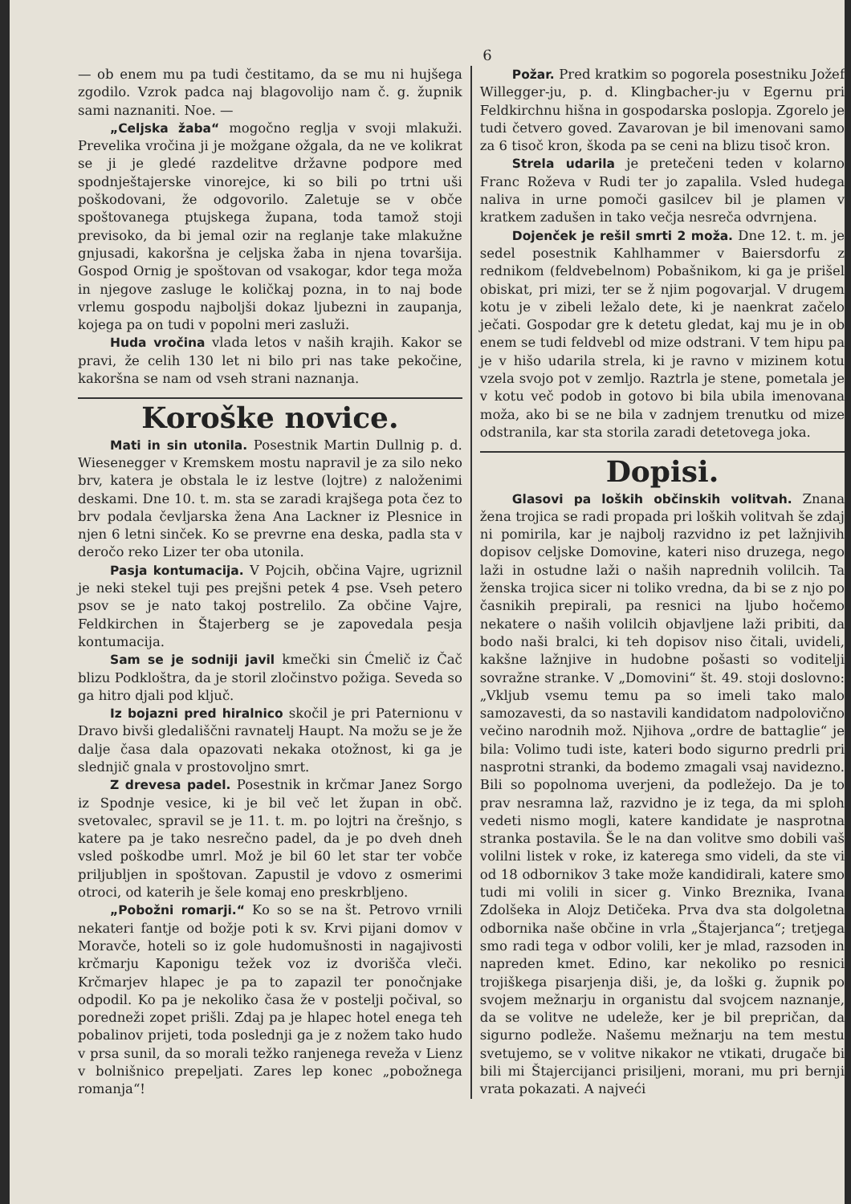6
— ob enem mu pa tudi čestitamo, da se mu ni hujšega zgodilo. Vzrok padca naj blagovolijo nam č. g. župnik sami naznaniti. Noe. —
„Celjska žaba“ mogočno reglja v svoji mlakuži. Prevelika vročina ji je možgane ožgala, da ne ve kolikrat se ji je gledé razdelitve državne podpore med spodnještajerske vinorejce, ki so bili po trtni uši poškodovani, že odgovorilo. Zaletuje se v obče spoštovanega ptujskega župana, toda tamož stoji previsoko, da bi jemal ozir na reglanje take mlakužne gnjusadi, kakoršna je celjska žaba in njena tovaršija. Gospod Ornig je spoštovan od vsakogar, kdor tega moža in njegove zasluge le količkaj pozna, in to naj bode vrlemu gospodu najboljši dokaz ljubezni in zaupanja, kojega pa on tudi v popolni meri zasluži.
Huda vročina vlada letos v naših krajih. Kakor se pravi, že celih 130 let ni bilo pri nas take pekočine, kakoršna se nam od vseh strani naznanja.
Koroške novice.
Mati in sin utonila. Posestnik Martin Dullnig p. d. Wiesenegger v Kremskem mostu napravil je za silo neko brv, katera je obstala le iz lestve (lojtre) z naloženimi deskami. Dne 10. t. m. sta se zaradi krajšega pota čez to brv podala čevljarska žena Ana Lackner iz Plesnice in njen 6 letni sinček. Ko se prevrne ena deska, padla sta v deročo reko Lizer ter oba utonila.
Pasja kontumacija. V Pojcih, občina Vajre, ugriznil je neki stekel tuji pes prejšni petek 4 pse. Vseh petero psov se je nato takoj postrelilo. Za občine Vajre, Feldkirchen in Štajerberg se je zapovedala pesja kontumacija.
Sam se je sodniji javil kmečki sin Ćmelič iz Čač blizu Podkloštra, da je storil zločinstvo požiga. Seveda so ga hitro djali pod ključ.
Iz bojazni pred hiralnico skočil je pri Paternionu v Dravo bivši gledališčni ravnatelj Haupt. Na možu se je že dalje časa dala opazovati nekaka otožnost, ki ga je slednjič gnala v prostovoljno smrt.
Z drevesa padel. Posestnik in krčmar Janez Sorgo iz Spodnje vesice, ki je bil več let župan in obč. svetovalec, spravil se je 11. t. m. po lojtri na črešnjo, s katere pa je tako nesrečno padel, da je po dveh dneh vsled poškodbe umrl. Mož je bil 60 let star ter vobče priljubljen in spoštovan. Zapustil je vdovo z osmerimi otroci, od katerih je šele komaj eno preskrbljeno.
„Pobožni romarji.“ Ko so se na št. Petrovo vrnili nekateri fantje od božje poti k sv. Krvi pijani domov v Moravče, hoteli so iz gole hudomušnosti in nagajivosti krčmarju Kaponigu težek voz iz dvorišča vleči. Krčmarjev hlapec je pa to zapazil ter ponočnjake odpodil. Ko pa je nekoliko časa že v postelji počival, so poredneži zopet prišli. Zdaj pa je hlapec hotel enega teh pobalinov prijeti, toda poslednji ga je z nožem tako hudo v prsa sunil, da so morali težko ranjenega reveža v Lienz v bolnišnico prepeljati. Zares lep konec „pobožnega romanja“!
Požar. Pred kratkim so pogorela posestniku Jožef Willegger-ju, p. d. Klingbacher-ju v Egernu pri Feldkirchnu hišna in gospodarska poslopja. Zgorelo je tudi četvero goved. Zavarovan je bil imenovani samo za 6 tisoč kron, škoda pa se ceni na blizu tisoč kron.
Strela udarila je pretečeni teden v kolarno Franc Roževa v Rudi ter jo zapalila. Vsled hudega naliva in urne pomoči gasilcev bil je plamen v kratkem zadušen in tako večja nesreča odvrnjena.
Dojenček je rešil smrti 2 moža. Dne 12. t. m. je sedel posestnik Kahlhammer v Baiersdorfu z rednikom (feldvebelnom) Pobašnikom, ki ga je prišel obiskat, pri mizi, ter se ž njim pogovarjal. V drugem kotu je v zibeli ležalo dete, ki je naenkrat začelo ječati. Gospodar gre k detetu gledat, kaj mu je in ob enem se tudi feldvebl od mize odstrani. V tem hipu pa je v hišo udarila strela, ki je ravno v mizinem kotu vzela svojo pot v zemljo. Raztrla je stene, pometala je v kotu več podob in gotovo bi bila ubila imenovana moža, ako bi se ne bila v zadnjem trenutku od mize odstranila, kar sta storila zaradi detetovega joka.
Dopisi.
Glasovi pa loških občinskih volitvah. Znana žena trojica se radi propada pri loških volitvah še zdaj ni pomirila, kar je najbolj razvidno iz pet lažnjivih dopisov celjske Domovine, kateri niso druzega, nego laži in ostudne laži o naših naprednih volilcih. Ta ženska trojica sicer ni toliko vredna, da bi se z njo po časnikih prepirali, pa resnici na ljubo hočemo nekatere o naših volilcih objavljene laži pribiti, da bodo naši bralci, ki teh dopisov niso čitali, uvideli, kakšne lažnjive in hudobne pošasti so voditelji sovražne stranke. V „Domovini“ št. 49. stoji doslovno: „Vkljub vsemu temu pa so imeli tako malo samozavesti, da so nastavili kandidatom nadpolovično večino narodnih mož. Njihova „ordre de battaglie“ je bila: Volimo tudi iste, kateri bodo sigurno predrli pri nasprotni stranki, da bodemo zmagali vsaj navidezno. Bili so popolnoma uverjeni, da podležejo. Da je to prav nesramna laž, razvidno je iz tega, da mi sploh vedeti nismo mogli, katere kandidate je nasprotna stranka postavila. Še le na dan volitve smo dobili vaš volilni listek v roke, iz katerega smo videli, da ste vi od 18 odbornikov 3 take može kandidirali, katere smo tudi mi volili in sicer g. Vinko Breznika, Ivana Zdolšeka in Alojz Detičeka. Prva dva sta dolgoletna odbornika naše občine in vrla „Štajerjanca“; tretjega smo radi tega v odbor volili, ker je mlad, razsoden in napreden kmet. Edino, kar nekoliko po resnici trojiškega pisarjenja diši, je, da loški g. župnik po svojem mežnarju in organistu dal svojcem naznanje, da se volitve ne udeleže, ker je bil prepričan, da sigurno podleže. Našemu mežnarju na tem mestu svetujemo, se v volitve nikakor ne vtikati, drugače bi bili mi Štajercijanci prisiljeni, morani, mu pri bernji vrata pokazati. A najveći